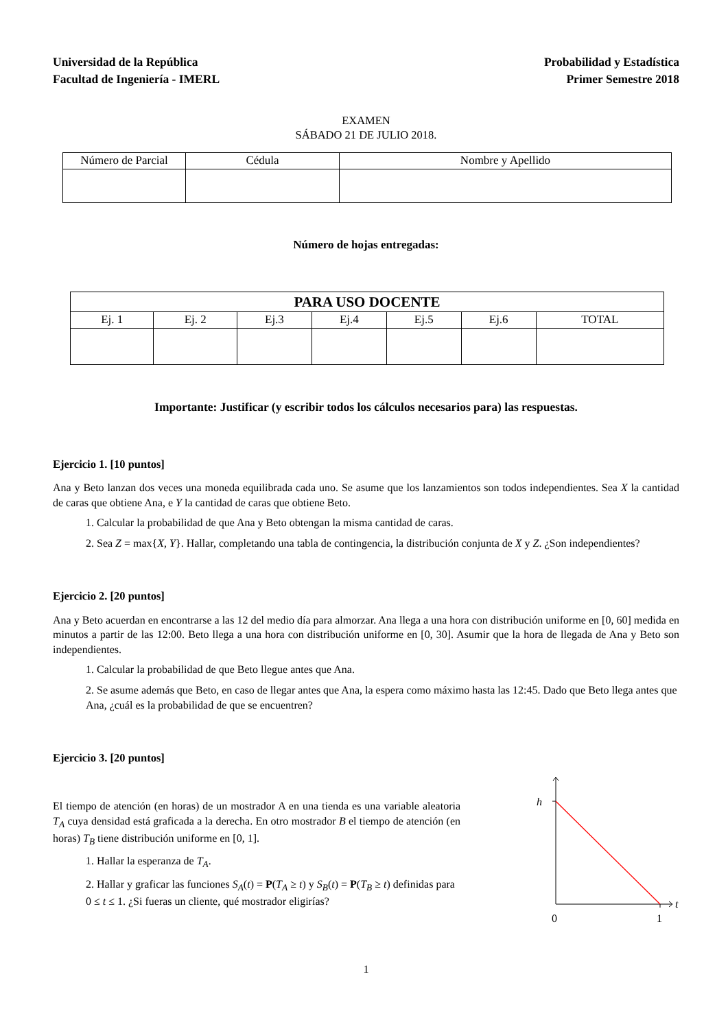Universidad de la República
Facultad de Ingeniería - IMERL
Probabilidad y Estadística
Primer Semestre 2018
EXAMEN
SÁBADO 21 DE JULIO 2018.
| Número de Parcial | Cédula | Nombre y Apellido |
Número de hojas entregadas:
| PARA USO DOCENTE | | | | | | |
| --- | --- | --- | --- | --- | --- | --- |
| Ej. 1 | Ej. 2 | Ej.3 | Ej.4 | Ej.5 | Ej.6 | TOTAL |
Importante: Justificar (y escribir todos los cálculos necesarios para) las respuestas.
Ejercicio 1. [10 puntos]
Ana y Beto lanzan dos veces una moneda equilibrada cada uno. Se asume que los lanzamientos son todos independientes. Sea X la cantidad de caras que obtiene Ana, e Y la cantidad de caras que obtiene Beto.
1. Calcular la probabilidad de que Ana y Beto obtengan la misma cantidad de caras.
2. Sea Z = max{X, Y}. Hallar, completando una tabla de contingencia, la distribución conjunta de X y Z. ¿Son independientes?
Ejercicio 2. [20 puntos]
Ana y Beto acuerdan en encontrarse a las 12 del medio día para almorzar. Ana llega a una hora con distribución uniforme en [0, 60] medida en minutos a partir de las 12:00. Beto llega a una hora con distribución uniforme en [0, 30]. Asumir que la hora de llegada de Ana y Beto son independientes.
1. Calcular la probabilidad de que Beto llegue antes que Ana.
2. Se asume además que Beto, en caso de llegar antes que Ana, la espera como máximo hasta las 12:45. Dado que Beto llega antes que Ana, ¿cuál es la probabilidad de que se encuentren?
Ejercicio 3. [20 puntos]
El tiempo de atención (en horas) de un mostrador A en una tienda es una variable aleatoria T<sub>A</sub> cuya densidad está graficada a la derecha. En otro mostrador B el tiempo de atención (en horas) T<sub>B</sub> tiene distribución uniforme en [0, 1].
1. Hallar la esperanza de T<sub>A</sub>.
2. Hallar y graficar las funciones S<sub>A</sub>(t) = P(T<sub>A</sub> ≥ t) y S<sub>B</sub>(t) = P(T<sub>B</sub> ≥ t) definidas para 0 ≤ t ≤ 1. ¿Si fueras un cliente, qué mostrador eligirías?
h
t
0
1
1